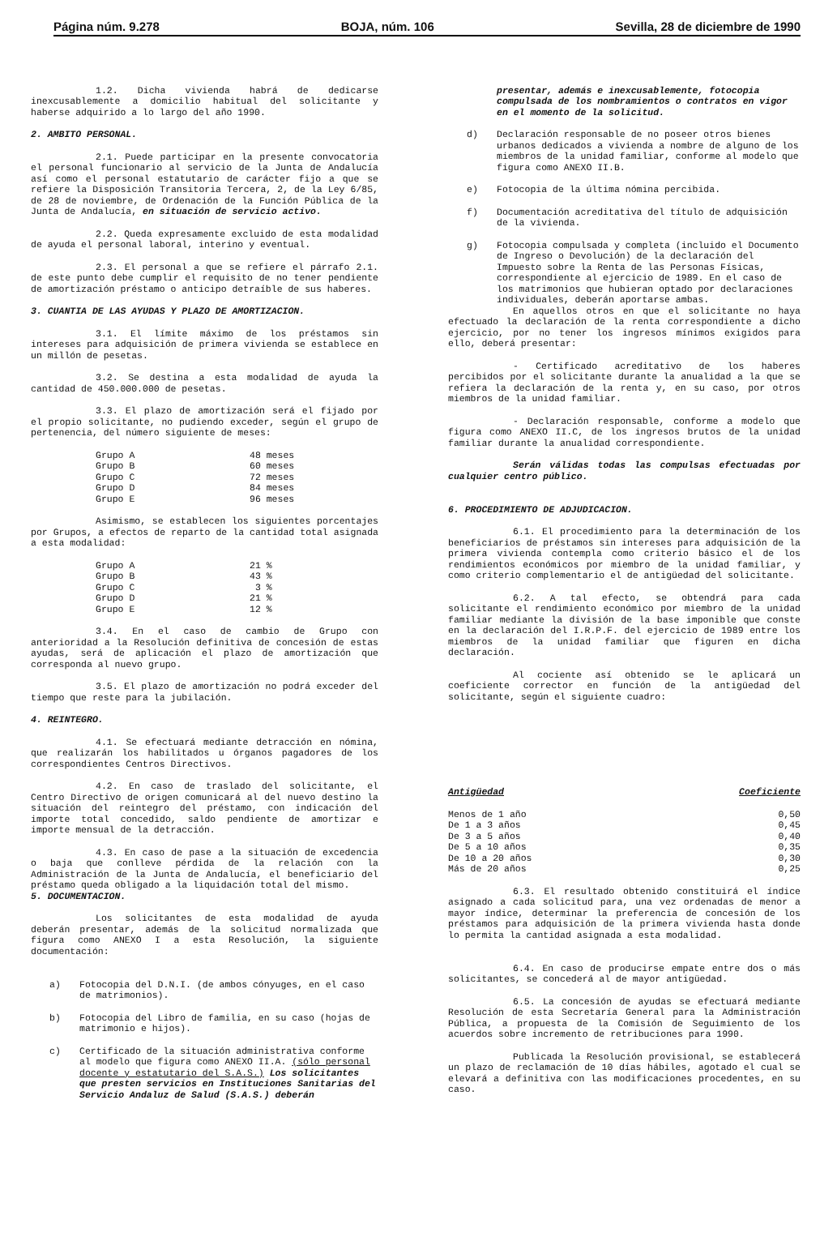Página núm. 9.278 BOJA, núm. 106 Sevilla, 28 de diciembre de 1990
1.2. Dicha vivienda habrá de dedicarse inexcusablemente a domicilio habitual del solicitante y haberse adquirido a lo largo del año 1990.
2. AMBITO PERSONAL.
2.1. Puede participar en la presente convocatoria el personal funcionario al servicio de la Junta de Andalucía así como el personal estatutario de carácter fijo a que se refiere la Disposición Transitoria Tercera, 2, de la Ley 6/85, de 28 de noviembre, de Ordenación de la Función Pública de la Junta de Andalucía, en situación de servicio activo.
2.2. Queda expresamente excluido de esta modalidad de ayuda el personal laboral, interino y eventual.
2.3. El personal a que se refiere el párrafo 2.1. de este punto debe cumplir el requisito de no tener pendiente de amortización préstamo o anticipo detraíble de sus haberes.
3. CUANTIA DE LAS AYUDAS Y PLAZO DE AMORTIZACION.
3.1. El límite máximo de los préstamos sin intereses para adquisición de primera vivienda se establece en un millón de pesetas.
3.2. Se destina a esta modalidad de ayuda la cantidad de 450.000.000 de pesetas.
3.3. El plazo de amortización será el fijado por el propio solicitante, no pudiendo exceder, según el grupo de pertenencia, del número siguiente de meses:
| Grupo A | 48 meses |
| Grupo B | 60 meses |
| Grupo C | 72 meses |
| Grupo D | 84 meses |
| Grupo E | 96 meses |
Asimismo, se establecen los siguientes porcentajes por Grupos, a efectos de reparto de la cantidad total asignada a esta modalidad:
| Grupo A | 21 % |
| Grupo B | 43 % |
| Grupo C | 3 % |
| Grupo D | 21 % |
| Grupo E | 12 % |
3.4. En el caso de cambio de Grupo con anterioridad a la Resolución definitiva de concesión de estas ayudas, será de aplicación el plazo de amortización que corresponda al nuevo grupo.
3.5. El plazo de amortización no podrá exceder del tiempo que reste para la jubilación.
4. REINTEGRO.
4.1. Se efectuará mediante detracción en nómina, que realizarán los habilitados u órganos pagadores de los correspondientes Centros Directivos.
4.2. En caso de traslado del solicitante, el Centro Directivo de origen comunicará al del nuevo destino la situación del reintegro del préstamo, con indicación del importe total concedido, saldo pendiente de amortizar e importe mensual de la detracción.
4.3. En caso de pase a la situación de excedencia o baja que conlleve pérdida de la relación con la Administración de la Junta de Andalucía, el beneficiario del préstamo queda obligado a la liquidación total del mismo.
5. DOCUMENTACION.
Los solicitantes de esta modalidad de ayuda deberán presentar, además de la solicitud normalizada que figura como ANEXO I a esta Resolución, la siguiente documentación:
a) Fotocopia del D.N.I. (de ambos cónyuges, en el caso de matrimonios).
b) Fotocopia del Libro de familia, en su caso (hojas de matrimonio e hijos).
c) Certificado de la situación administrativa conforme al modelo que figura como ANEXO II.A. (sólo personal docente y estatutario del S.A.S.) Los solicitantes que presten servicios en Instituciones Sanitarias del Servicio Andaluz de Salud (S.A.S.) deberán
presentar, además e inexcusablemente, fotocopia compulsada de los nombramientos o contratos en vigor en el momento de la solicitud.
d) Declaración responsable de no poseer otros bienes urbanos dedicados a vivienda a nombre de alguno de los miembros de la unidad familiar, conforme al modelo que figura como ANEXO II.B.
e) Fotocopia de la última nómina percibida.
f) Documentación acreditativa del título de adquisición de la vivienda.
g) Fotocopia compulsada y completa (incluido el Documento de Ingreso o Devolución) de la declaración del Impuesto sobre la Renta de las Personas Físicas, correspondiente al ejercicio de 1989. En el caso de los matrimonios que hubieran optado por declaraciones individuales, deberán aportarse ambas.
En aquellos otros en que el solicitante no haya efectuado la declaración de la renta correspondiente a dicho ejercicio, por no tener los ingresos mínimos exigidos para ello, deberá presentar:
- Certificado acreditativo de los haberes percibidos por el solicitante durante la anualidad a la que se refiera la declaración de la renta y, en su caso, por otros miembros de la unidad familiar.
- Declaración responsable, conforme a modelo que figura como ANEXO II.C, de los ingresos brutos de la unidad familiar durante la anualidad correspondiente.
Serán válidas todas las compulsas efectuadas por cualquier centro público.
6. PROCEDIMIENTO DE ADJUDICACION.
6.1. El procedimiento para la determinación de los beneficiarios de préstamos sin intereses para adquisición de la primera vivienda contempla como criterio básico el de los rendimientos económicos por miembro de la unidad familiar, y como criterio complementario el de antigüedad del solicitante.
6.2. A tal efecto, se obtendrá para cada solicitante el rendimiento económico por miembro de la unidad familiar mediante la división de la base imponible que conste en la declaración del I.R.P.F. del ejercicio de 1989 entre los miembros de la unidad familiar que figuren en dicha declaración.
Al cociente así obtenido se le aplicará un coeficiente corrector en función de la antigüedad del solicitante, según el siguiente cuadro:
| Antigüedad | Coeficiente |
| --- | --- |
| Menos de 1 año | 0,50 |
| De 1 a 3 años | 0,45 |
| De 3 a 5 años | 0,40 |
| De 5 a 10 años | 0,35 |
| De 10 a 20 años | 0,30 |
| Más de 20 años | 0,25 |
6.3. El resultado obtenido constituirá el índice asignado a cada solicitud para, una vez ordenadas de menor a mayor índice, determinar la preferencia de concesión de los préstamos para adquisición de la primera vivienda hasta donde lo permita la cantidad asignada a esta modalidad.
6.4. En caso de producirse empate entre dos o más solicitantes, se concederá al de mayor antigüedad.
6.5. La concesión de ayudas se efectuará mediante Resolución de esta Secretaría General para la Administración Pública, a propuesta de la Comisión de Seguimiento de los acuerdos sobre incremento de retribuciones para 1990.
Publicada la Resolución provisional, se establecerá un plazo de reclamación de 10 días hábiles, agotado el cual se elevará a definitiva con las modificaciones procedentes, en su caso.